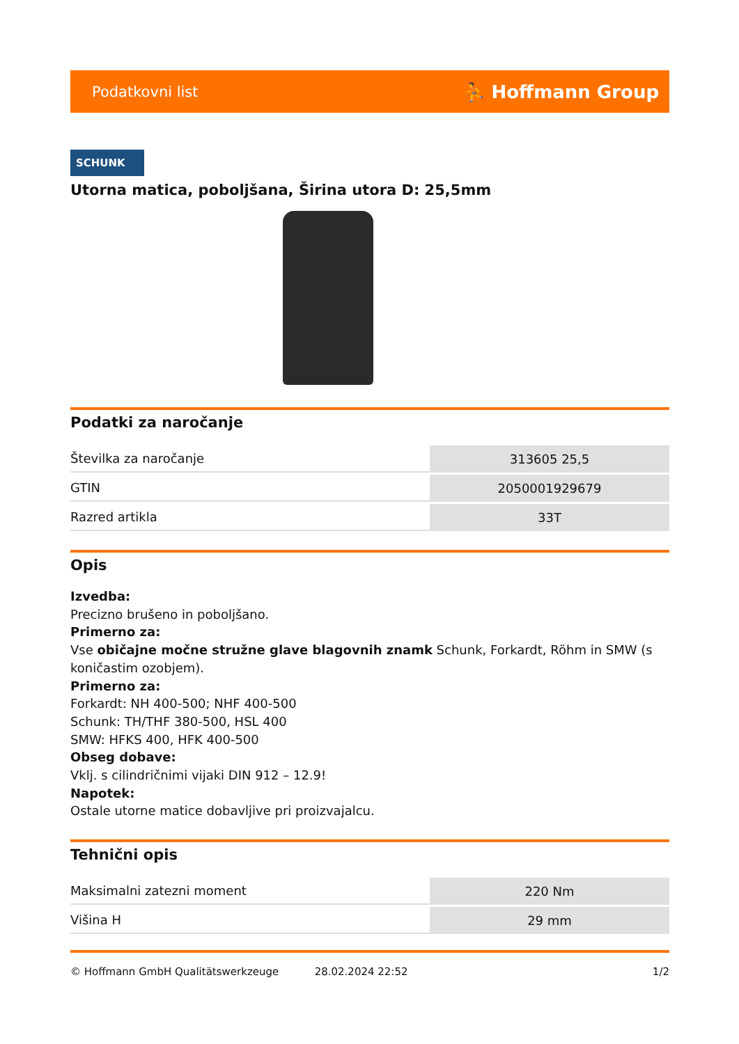Podatkovni list ⛹ Hoffmann Group
SCHUNK
Utorna matica, poboljšana, Širina utora D: 25,5mm
Podatki za naročanje
| Številka za naročanje | 313605 25,5 |
| GTIN | 2050001929679 |
| Razred artikla | 33T |
Opis
Izvedba:
Precizno brušeno in poboljšano.
Primerno za:
Vse običajne močne stružne glave blagovnih znamk Schunk, Forkardt, Röhm in SMW (s koničastim ozobjem).
Primerno za:
Forkardt: NH 400-500; NHF 400-500
Schunk: TH/THF 380-500, HSL 400
SMW: HFKS 400, HFK 400-500
Obseg dobave:
Vklj. s cilindričnimi vijaki DIN 912 – 12.9!
Napotek:
Ostale utorne matice dobavljive pri proizvajalcu.
Tehnični opis
| Maksimalni zatezni moment | 220 Nm |
| Višina H | 29 mm |
© Hoffmann GmbH Qualitätswerkzeuge 28.02.2024 22:52 1/2